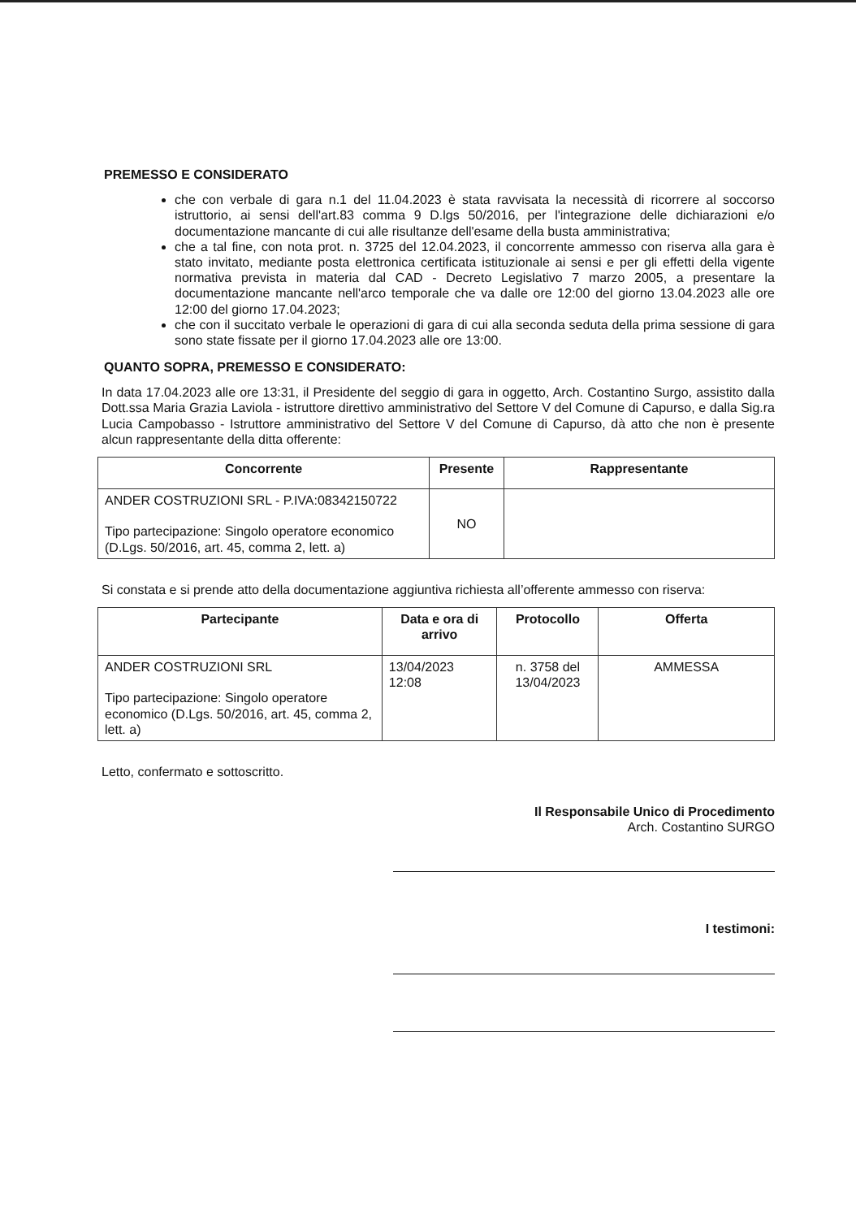PREMESSO E CONSIDERATO
che con verbale di gara n.1 del 11.04.2023 è stata ravvisata la necessità di ricorrere al soccorso istruttorio, ai sensi dell'art.83 comma 9 D.lgs 50/2016, per l'integrazione delle dichiarazioni e/o documentazione mancante di cui alle risultanze dell'esame della busta amministrativa;
che a tal fine, con nota prot. n. 3725 del 12.04.2023, il concorrente ammesso con riserva alla gara è stato invitato, mediante posta elettronica certificata istituzionale ai sensi e per gli effetti della vigente normativa prevista in materia dal CAD - Decreto Legislativo 7 marzo 2005, a presentare la documentazione mancante nell'arco temporale che va dalle ore 12:00 del giorno 13.04.2023 alle ore 12:00 del giorno 17.04.2023;
che con il succitato verbale le operazioni di gara di cui alla seconda seduta della prima sessione di gara sono state fissate per il giorno 17.04.2023 alle ore 13:00.
QUANTO SOPRA, PREMESSO E CONSIDERATO:
In data 17.04.2023 alle ore 13:31, il Presidente del seggio di gara in oggetto, Arch. Costantino Surgo, assistito dalla Dott.ssa Maria Grazia Laviola - istruttore direttivo amministrativo del Settore V del Comune di Capurso, e dalla Sig.ra Lucia Campobasso - Istruttore amministrativo del Settore V del Comune di Capurso, dà atto che non è presente alcun rappresentante della ditta offerente:
| Concorrente | Presente | Rappresentante |
| --- | --- | --- |
| ANDER COSTRUZIONI SRL - P.IVA:08342150722 Tipo partecipazione: Singolo operatore economico (D.Lgs. 50/2016, art. 45, comma 2, lett. a) | NO | |
Si constata e si prende atto della documentazione aggiuntiva richiesta all’offerente ammesso con riserva:
| Partecipante | Data e ora di arrivo | Protocollo | Offerta |
| --- | --- | --- | --- |
| ANDER COSTRUZIONI SRL Tipo partecipazione: Singolo operatore economico (D.Lgs. 50/2016, art. 45, comma 2, lett. a) | 13/04/2023 12:08 | n. 3758 del 13/04/2023 | AMMESSA |
Letto, confermato e sottoscritto.
Il Responsabile Unico di Procedimento
Arch. Costantino SURGO
I testimoni: